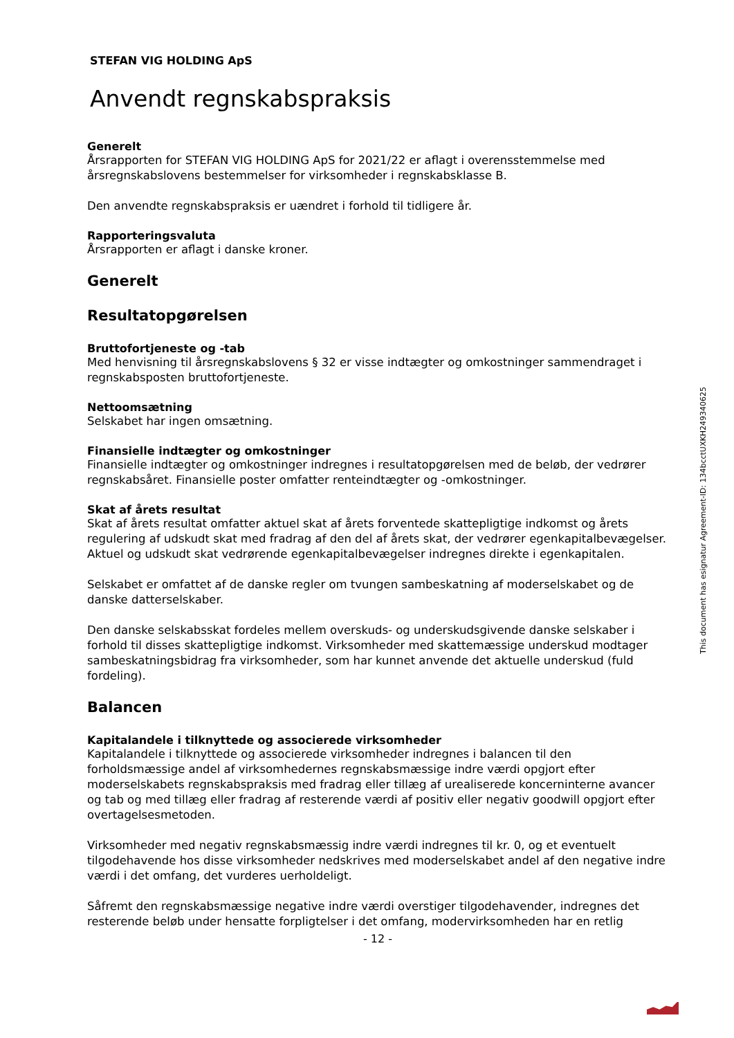STEFAN VIG HOLDING ApS
Anvendt regnskabspraksis
Generelt
Årsrapporten for STEFAN VIG HOLDING ApS for 2021/22 er aflagt i overensstemmelse med årsregnskabslovens bestemmelser for virksomheder i regnskabsklasse B.
Den anvendte regnskabspraksis er uændret i forhold til tidligere år.
Rapporteringsvaluta
Årsrapporten er aflagt i danske kroner.
Generelt
Resultatopgørelsen
Bruttofortjeneste og -tab
Med henvisning til årsregnskabslovens § 32 er visse indtægter og omkostninger sammendraget i regnskabsposten bruttofortjeneste.
Nettoomsætning
Selskabet har ingen omsætning.
Finansielle indtægter og omkostninger
Finansielle indtægter og omkostninger indregnes i resultatopgørelsen med de beløb, der vedrører regnskabsåret. Finansielle poster omfatter renteindtægter og -omkostninger.
Skat af årets resultat
Skat af årets resultat omfatter aktuel skat af årets forventede skattepligtige indkomst og årets regulering af udskudt skat med fradrag af den del af årets skat, der vedrører egenkapitalbevægelser. Aktuel og udskudt skat vedrørende egenkapitalbevægelser indregnes direkte i egenkapitalen.
Selskabet er omfattet af de danske regler om tvungen sambeskatning af moderselskabet og de danske datterselskaber.
Den danske selskabsskat fordeles mellem overskuds- og underskudsgivende danske selskaber i forhold til disses skattepligtige indkomst. Virksomheder med skattemæssige underskud modtager sambeskatningsbidrag fra virksomheder, som har kunnet anvende det aktuelle underskud (fuld fordeling).
Balancen
Kapitalandele i tilknyttede og associerede virksomheder
Kapitalandele i tilknyttede og associerede virksomheder indregnes i balancen til den forholdsmæssige andel af virksomhedernes regnskabsmæssige indre værdi opgjort efter moderselskabets regnskabspraksis med fradrag eller tillæg af urealiserede koncerninterne avancer og tab og med tillæg eller fradrag af resterende værdi af positiv eller negativ goodwill opgjort efter overtagelsesmetoden.
Virksomheder med negativ regnskabsmæssig indre værdi indregnes til kr. 0, og et eventuelt tilgodehavende hos disse virksomheder nedskrives med moderselskabet andel af den negative indre værdi i det omfang, det vurderes uerholdeligt.
Såfremt den regnskabsmæssige negative indre værdi overstiger tilgodehavender, indregnes det resterende beløb under hensatte forpligtelser i det omfang, modervirksomheden har en retlig
- 12 -
This document has esignatur Agreement-ID: 134bcctUXKH249340625